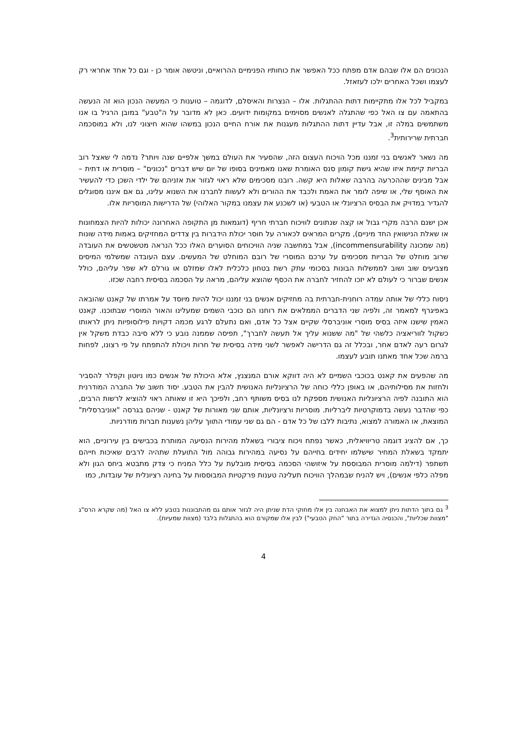הנכונים הם אלו שבהם אדם מפתח ככל האפשר את כוחותיו הפנימיים ההרואיים, וניטשה אומר כן - וגם כל אחד אחראי רק לעצמו ושכל האחרים ילכו לעזאזל.
במקביל לכל אלו מתקיימות דתות ההתגלות. אלו – הנצרות והאיסלם, לדוגמה – טוענות כי המעשה הנכון הוא זה הנעשה בהתאמה עם צו האל כפי שהתגלה לאנשים מסוימים במקומות ידועים. כאן לא מדובר על ה"טבע" במובן הרגיל בו אנו משתמשים במלה זו, אבל עדיין דתות ההתגלות מעגנות את אורח החיים הנכון במשהו שהוא חיצוני לנו, ולא במוסכמה חברתית שרירותית<sup>3</sup>.
מה נשאר לאנשים בני זמננו מכל הויכוח העצום הזה, שהסעיר את העולם במשך אלפיים שנה ויותר? נדמה לי שאצל רוב הבריות קיימת איזו שהיא גישת קומון סנס האומרת שאנו מאמינים בסופו של יום שיש דברים "נכונים" – מוסרית או דתית – אבל מבינים שההכרעה בהרבה שאלות היא קשה. רובנו מסכימים שלא ראוי לגזור את אזניהם של ילדי השכן כדי להעשיר את האוסף שלי, או שיפה לומר את האמת ולכבד את ההורים ולא לעשות לחברנו את השנוא עלינו, גם אם איננו מסוגלים להגדיר במדויק את הבסיס הרציונלי או הטבעי (או לשכנע את עצמנו במקור האלוהי) של הדרישות המוסריות אלו.
אכן ישנם הרבה מקרי גבול או קצה שנתונים לוויכוח חברתי חריף (דוגמאות מן התקופה האחרונה יכולות להיות הצמחונות או שאלת הנישואין החד מיניים), מקרים המראים לכאורה על חוסר יכולת הידברות בין צדדים המחזיקים באמות מידה שונות (מה שמכונה incommensurability), אבל במחשבה שניה הוויכוחים הסוערים האלו ככל הנראה מטשטשים את העובדה שרוב מוחלט של הבריות מסכימים על ערכם המוסרי של רובם המוחלט של המעשים. עצם העובדה שמשלמי המיסים מצביעים שוב ושוב לממשלות הבונות בסכומי עתק רשת בטחון כלכלית לאלו שמזלם או גורלם לא שפר עליהם, כולל אנשים שברור כי לעולם לא יזכו להחזיר לחברה את הכסף שהוצא עליהם, מראה על הסכמה בסיסית רחבה שכזו.
ניסוח כללי של אותה עמדה רוחנית-חברתית בה מחזיקים אנשים בני זמננו יכול להיות מיוסד על אמרתו של קאנט שהובאה באפיגרף למאמר זה, ולפיה שני הדברים הממלאים את רוחנו הם כוכבי השמים שמעלינו והאור המוסרי שבתוכנו. קאנט האמין שישנו איזה בסיס מוסרי אוניברסלי שקיים אצל כל אדם, ואם נתעלם לרגע מכמה דקויות פילוסופיות ניתן לראותו כשקול לווריאציה כלשהי של "מה ששנוא עליך אל תעשה לחברך", תפיסה שממנה נובע כי ללא סיבה כבדת משקל אין לגרום רעה לאדם אחר, ובכלל זה גם הדרישה לאפשר לשני מידה בסיסית של חרות ויכולת להתפתח על פי רצונו, לפחות ברמה שכל אחד מאתנו תובע לעצמו.
מה שהפעים את קאנט בכוכבי השמיים לא היה דווקא אורם המנצנץ, אלא היכולת של אנשים כמו ניוטון וקפלר להסביר ולחזות את מסילותיהם, או באופן כללי כוחה של הרציונליות האנושית להבין את הטבע. יסוד חשוב של החברה המודרנית הוא התובנה לפיה הרציונליות האנושית מספקת לנו בסיס משותף רחב, ולפיכך היא זו שאותה ראוי להוציא לרשות הרבים, כפי שהדבר נעשה בדמוקרטיות ליברליות. מוסריות ורציונליות, אותם שני מאורות של קאנט - שניהם בגרסה "אוניברסלית" המוצאת, או האמורה למצוא, נתיבות ללבו של כל אדם - הם גם שני עמודי התווך עליהן נשענות חברות מודרניות.
כך, אם להציג דוגמה טריוויאלית, כאשר נפתח ויכוח ציבורי בשאלת מהירות הנסיעה המותרת בכבישים בין עירוניים, הוא יתמקד בשאלת המחיר שישלמו יחידים בחייהם על נסיעה במהירות גבוהה מול התועלת שתהיה לרבים שאיכות חייהם תשתפר (דילמה מוסרית המבוססת על איזושהי הסכמה בסיסית מובלעת על כלל המניח כי צדק מתבטא ביחס הגון ולא מפלה כלפי אנשים), ויש להניח שבמהלך הוויכוח תעלינה טענות פרקטיות המבוססות על בחינה רציונלית של עובדות, כמו
<sup>3</sup> גם בתוך הדתות ניתן למצוא את האבחנה בין אלו מחוקי הדת שניתן היה לגזור אותם גם מהתבוננות בטבע ללא צו האל (מה שקרא הרס"ג "מצוות שכליות", והכנסיה הגדירה בתור "החק הטבעי") לבין אלו שמקורם הוא בהתגלות בלבד (מצוות שמעיות).
4